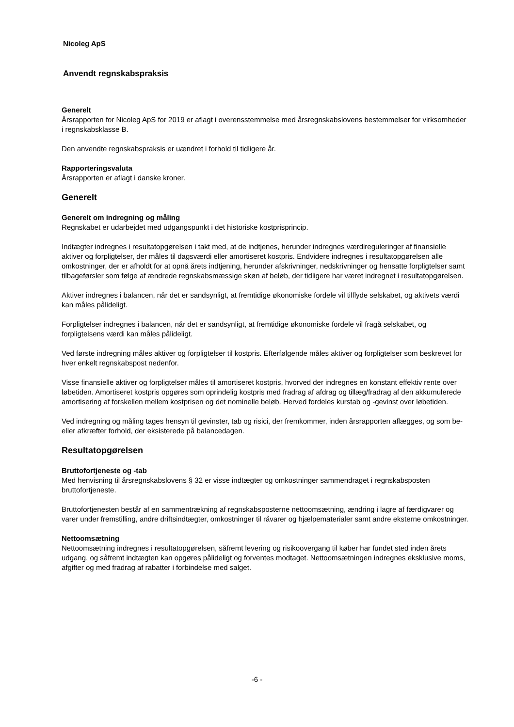Nicoleg ApS
Anvendt regnskabspraksis
Generelt
Årsrapporten for Nicoleg ApS for 2019 er aflagt i overensstemmelse med årsregnskabslovens bestemmelser for virksomheder i regnskabsklasse B.
Den anvendte regnskabspraksis er uændret i forhold til tidligere år.
Rapporteringsvaluta
Årsrapporten er aflagt i danske kroner.
Generelt
Generelt om indregning og måling
Regnskabet er udarbejdet med udgangspunkt i det historiske kostprisprincip.
Indtægter indregnes i resultatopgørelsen i takt med, at de indtjenes, herunder indregnes værdireguleringer af finansielle aktiver og forpligtelser, der måles til dagsværdi eller amortiseret kostpris. Endvidere indregnes i resultatopgørelsen alle omkostninger, der er afholdt for at opnå årets indtjening, herunder afskrivninger, nedskrivninger og hensatte forpligtelser samt tilbageførsler som følge af ændrede regnskabsmæssige skøn af beløb, der tidligere har været indregnet i resultatopgørelsen.
Aktiver indregnes i balancen, når det er sandsynligt, at fremtidige økonomiske fordele vil tilflyde selskabet, og aktivets værdi kan måles pålideligt.
Forpligtelser indregnes i balancen, når det er sandsynligt, at fremtidige økonomiske fordele vil fragå selskabet, og forpligtelsens værdi kan måles pålideligt.
Ved første indregning måles aktiver og forpligtelser til kostpris. Efterfølgende måles aktiver og forpligtelser som beskrevet for hver enkelt regnskabspost nedenfor.
Visse finansielle aktiver og forpligtelser måles til amortiseret kostpris, hvorved der indregnes en konstant effektiv rente over løbetiden. Amortiseret kostpris opgøres som oprindelig kostpris med fradrag af afdrag og tillæg/fradrag af den akkumulerede amortisering af forskellen mellem kostprisen og det nominelle beløb. Herved fordeles kurstab og -gevinst over løbetiden.
Ved indregning og måling tages hensyn til gevinster, tab og risici, der fremkommer, inden årsrapporten aflægges, og som be- eller afkræfter forhold, der eksisterede på balancedagen.
Resultatopgørelsen
Bruttofortjeneste og -tab
Med henvisning til årsregnskabslovens § 32 er visse indtægter og omkostninger sammendraget i regnskabsposten bruttofortjeneste.
Bruttofortjenesten består af en sammentrækning af regnskabsposterne nettoomsætning, ændring i lagre af færdigvarer og varer under fremstilling, andre driftsindtægter, omkostninger til råvarer og hjælpematerialer samt andre eksterne omkostninger.
Nettoomsætning
Nettoomsætning indregnes i resultatopgørelsen, såfremt levering og risikoovergang til køber har fundet sted inden årets udgang, og såfremt indtægten kan opgøres pålideligt og forventes modtaget. Nettoomsætningen indregnes eksklusive moms, afgifter og med fradrag af rabatter i forbindelse med salget.
-6 -